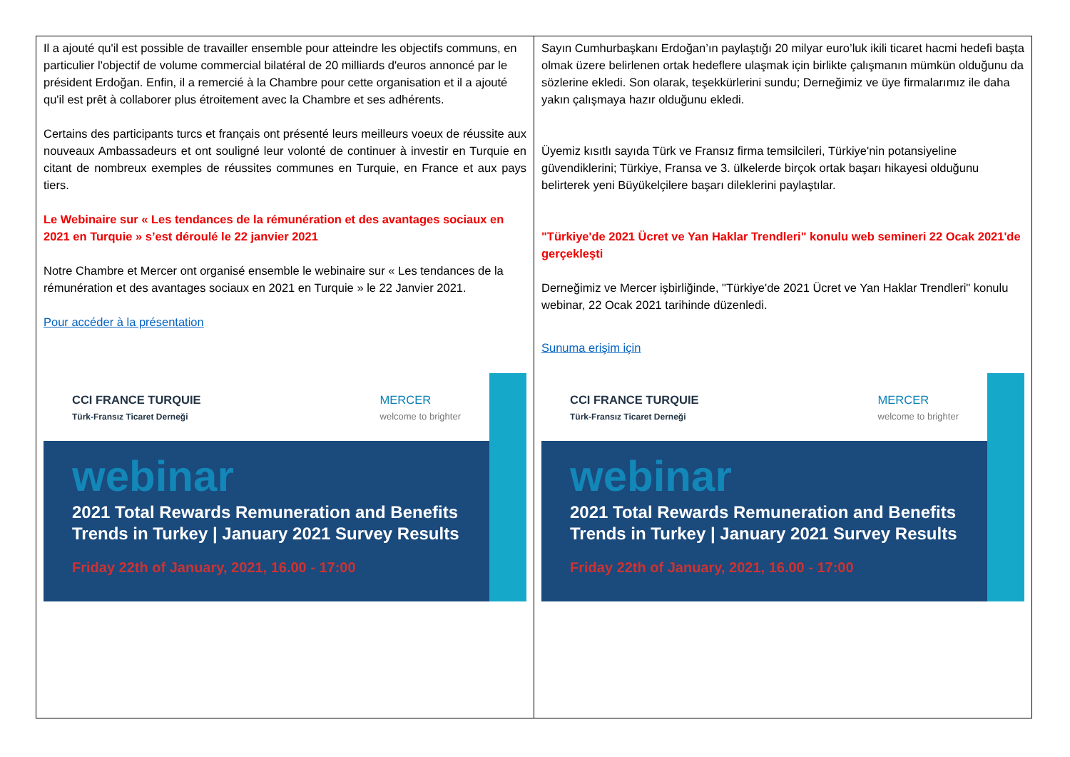| Il a ajouté qu'il est possible de travailler ensemble pour atteindre les objectifs communs, en particulier l'objectif de volume commercial bilatéral de 20 milliards d'euros annoncé par le président Erdoğan. Enfin, il a remercié à la Chambre pour cette organisation et il a ajouté qu'il est prêt à collaborer plus étroitement avec la Chambre et ses adhérents. Certains des participants turcs et français ont présenté leurs meilleurs voeux de réussite aux nouveaux Ambassadeurs et ont souligné leur volonté de continuer à investir en Turquie en citant de nombreux exemples de réussites communes en Turquie, en France et aux pays tiers. Le Webinaire sur « Les tendances de la rémunération et des avantages sociaux en 2021 en Turquie » s’est déroulé le 22 janvier 2021 Notre Chambre et Mercer ont organisé ensemble le webinaire sur « Les tendances de la rémunération et des avantages sociaux en 2021 en Turquie » le 22 Janvier 2021. Pour accéder à la présentation CCI FRANCE TURQUIE Türk-Fransız Ticaret Derneği MERCER welcome to brighter webinar 2021 Total Rewards Remuneration and Benefits Trends in Turkey / January 2021 Survey Results Friday 22th of January, 2021, 16.00 - 17:00 | Sayın Cumhurbaşkanı Erdoğan’ın paylaştığı 20 milyar euro’luk ikili ticaret hacmi hedefi başta olmak üzere belirlenen ortak hedeflere ulaşmak için birlikte çalışmanın mümkün olduğunu da sözlerine ekledi. Son olarak, teşekkürlerini sundu; Derneğimiz ve üye firmalarımız ile daha yakın çalışmaya hazır olduğunu ekledi. Üyemiz kısıtlı sayıda Türk ve Fransız firma temsilcileri, Türkiye'nin potansiyeline güvendiklerini; Türkiye, Fransa ve 3. ülkelerde birçok ortak başarı hikayesi olduğunu belirterek yeni Büyükelçilere başarı dileklerini paylaştılar. "Türkiye'de 2021 Ücret ve Yan Haklar Trendleri" konulu web semineri 22 Ocak 2021'de gerçekleşti Derneğimiz ve Mercer işbirliğinde, "Türkiye'de 2021 Ücret ve Yan Haklar Trendleri" konulu webinar, 22 Ocak 2021 tarihinde düzenledi. Sunuma erişim için CCI FRANCE TURQUIE Türk-Fransız Ticaret Derneği MERCER welcome to brighter webinar 2021 Total Rewards Remuneration and Benefits Trends in Turkey / January 2021 Survey Results Friday 22th of January, 2021, 16.00 - 17:00 |